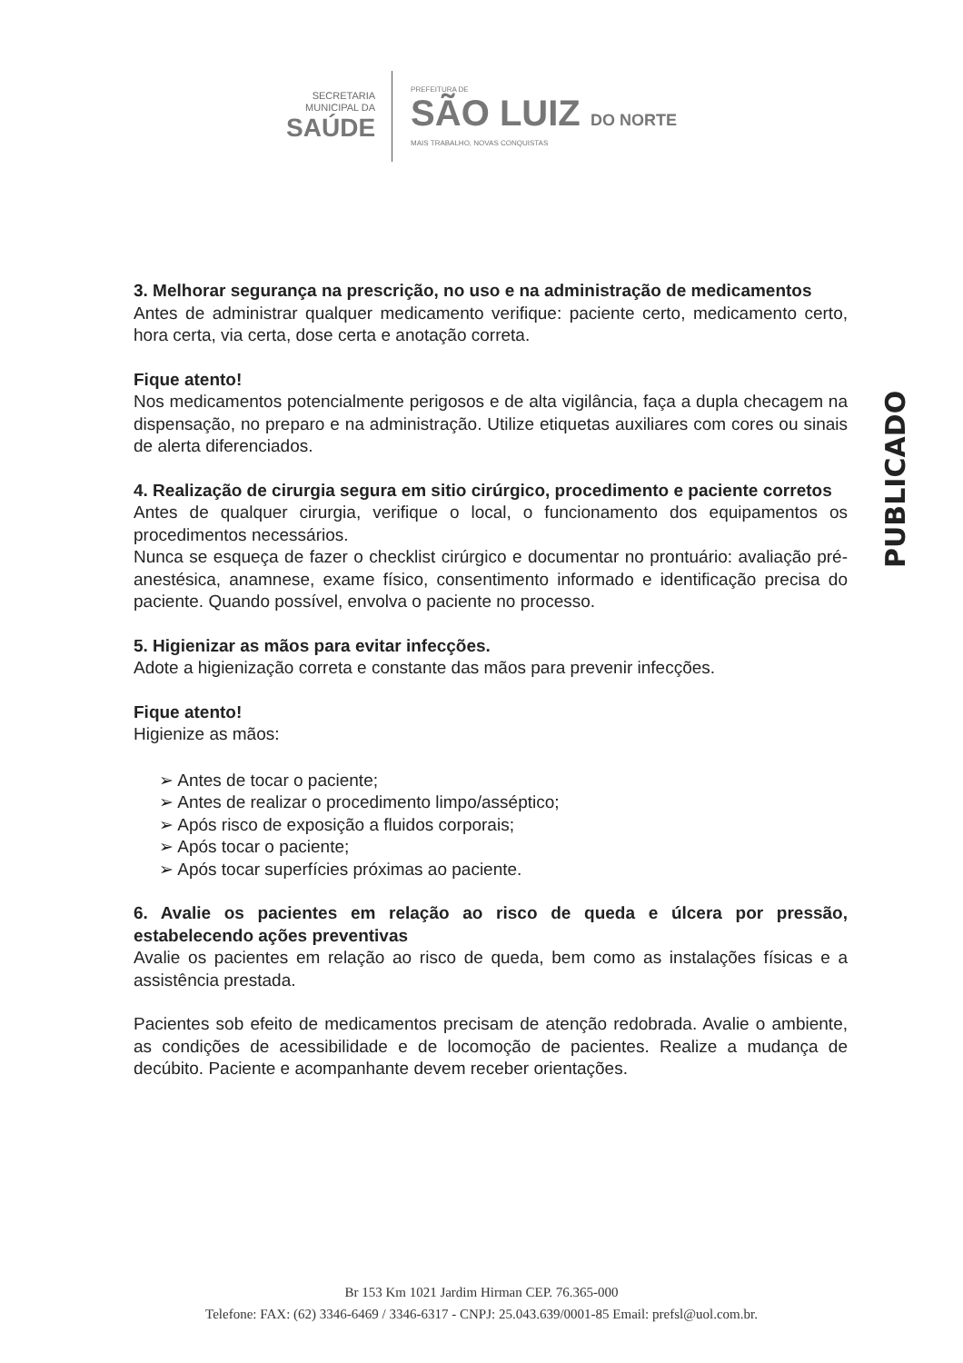SECRETARIA
MUNICIPAL DA
SAÚDE
PREFEITURA DE
SÃO LUIZ DO NORTE
MAIS TRABALHO, NOVAS CONQUISTAS
3. Melhorar segurança na prescrição, no uso e na administração de medicamentos
Antes de administrar qualquer medicamento verifique: paciente certo, medicamento certo, hora certa, via certa, dose certa e anotação correta.
Fique atento!
Nos medicamentos potencialmente perigosos e de alta vigilância, faça a dupla checagem na dispensação, no preparo e na administração. Utilize etiquetas auxiliares com cores ou sinais de alerta diferenciados.
4. Realização de cirurgia segura em sitio cirúrgico, procedimento e paciente corretos
Antes de qualquer cirurgia, verifique o local, o funcionamento dos equipamentos os procedimentos necessários.
Nunca se esqueça de fazer o checklist cirúrgico e documentar no prontuário: avaliação pré-anestésica, anamnese, exame físico, consentimento informado e identificação precisa do paciente. Quando possível, envolva o paciente no processo.
5. Higienizar as mãos para evitar infecções.
Adote a higienização correta e constante das mãos para prevenir infecções.
Fique atento!
Higienize as mãos:
➢ Antes de tocar o paciente;
➢ Antes de realizar o procedimento limpo/asséptico;
➢ Após risco de exposição a fluidos corporais;
➢ Após tocar o paciente;
➢ Após tocar superfícies próximas ao paciente.
6. Avalie os pacientes em relação ao risco de queda e úlcera por pressão, estabelecendo ações preventivas
Avalie os pacientes em relação ao risco de queda, bem como as instalações físicas e a assistência prestada.
Pacientes sob efeito de medicamentos precisam de atenção redobrada. Avalie o ambiente, as condições de acessibilidade e de locomoção de pacientes. Realize a mudança de decúbito. Paciente e acompanhante devem receber orientações.
PUBLICADO
Br 153 Km 1021 Jardim Hirman CEP. 76.365-000
Telefone: FAX: (62) 3346-6469 / 3346-6317 - CNPJ: 25.043.639/0001-85 Email: prefsl@uol.com.br.